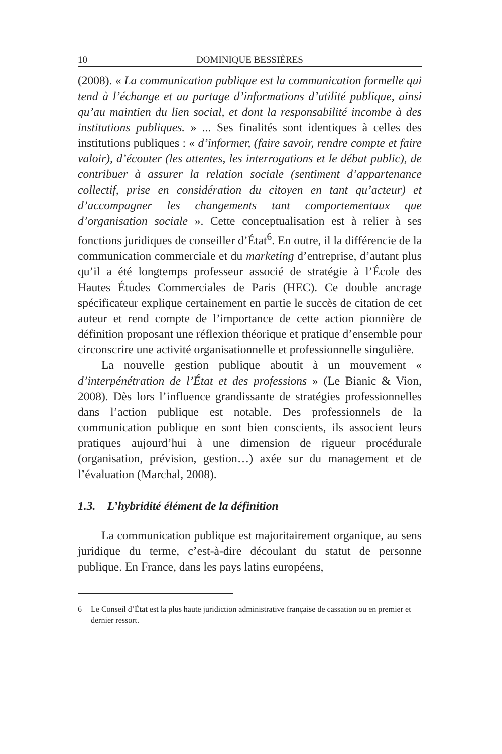10 DOMINIQUE BESSIÈRES
(2008). « La communication publique est la communication formelle qui tend à l’échange et au partage d’informations d’utilité publique, ainsi qu’au maintien du lien social, et dont la responsabilité incombe à des institutions publiques. » ... Ses finalités sont identiques à celles des institutions publiques : « d’informer, (faire savoir, rendre compte et faire valoir), d’écouter (les attentes, les interrogations et le débat public), de contribuer à assurer la relation sociale (sentiment d’appartenance collectif, prise en considération du citoyen en tant qu’acteur) et d’accompagner les changements tant comportementaux que d’organisation sociale ». Cette conceptualisation est à relier à ses fonctions juridiques de conseiller d’État<sup>6</sup>. En outre, il la différencie de la communication commerciale et du marketing d’entreprise, d’autant plus qu’il a été longtemps professeur associé de stratégie à l’École des Hautes Études Commerciales de Paris (HEC). Ce double ancrage spécificateur explique certainement en partie le succès de citation de cet auteur et rend compte de l’importance de cette action pionnière de définition proposant une réflexion théorique et pratique d’ensemble pour circonscrire une activité organisationnelle et professionnelle singulière.
La nouvelle gestion publique aboutit à un mouvement « d’interpénétration de l’État et des professions » (Le Bianic & Vion, 2008). Dès lors l’influence grandissante de stratégies professionnelles dans l’action publique est notable. Des professionnels de la communication publique en sont bien conscients, ils associent leurs pratiques aujourd’hui à une dimension de rigueur procédurale (organisation, prévision, gestion…) axée sur du management et de l’évaluation (Marchal, 2008).
1.3. L’hybridité élément de la définition
La communication publique est majoritairement organique, au sens juridique du terme, c’est-à-dire découlant du statut de personne publique. En France, dans les pays latins européens,
6 Le Conseil d’État est la plus haute juridiction administrative française de cassation ou en premier et dernier ressort.